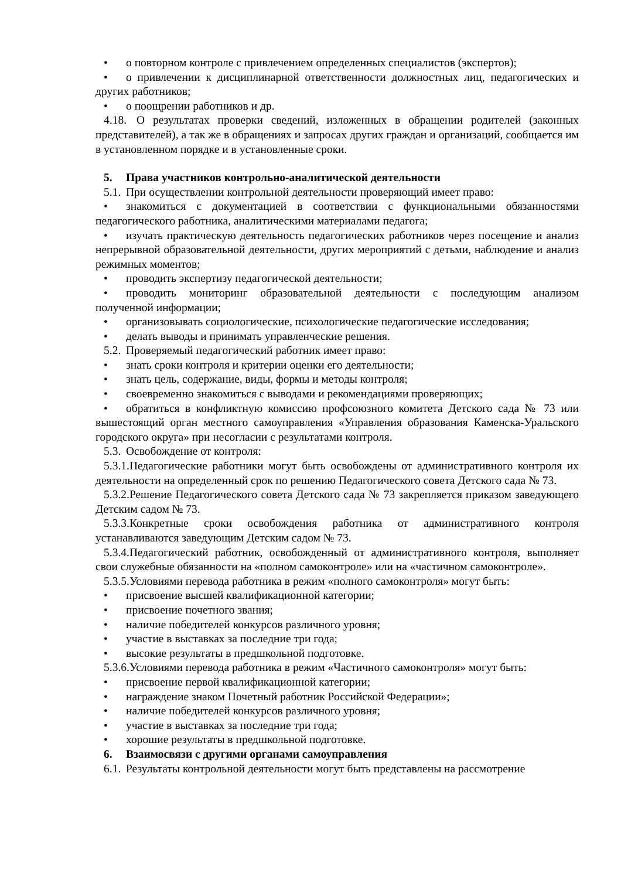• о повторном контроле с привлечением определенных специалистов (экспертов);
• о привлечении к дисциплинарной ответственности должностных лиц, педагогических и других работников;
• о поощрении работников и др.
4.18. О результатах проверки сведений, изложенных в обращении родителей (законных представителей), а так же в обращениях и запросах других граждан и организаций, сообщается им в установленном порядке и в установленные сроки.
5. Права участников контрольно-аналитической деятельности
5.1. При осуществлении контрольной деятельности проверяющий имеет право:
• знакомиться с документацией в соответствии с функциональными обязанностями педагогического работника, аналитическими материалами педагога;
• изучать практическую деятельность педагогических работников через посещение и анализ непрерывной образовательной деятельности, других мероприятий с детьми, наблюдение и анализ режимных моментов;
• проводить экспертизу педагогической деятельности;
• проводить мониторинг образовательной деятельности с последующим анализом полученной информации;
• организовывать социологические, психологические педагогические исследования;
• делать выводы и принимать управленческие решения.
5.2. Проверяемый педагогический работник имеет право:
• знать сроки контроля и критерии оценки его деятельности;
• знать цель, содержание, виды, формы и методы контроля;
• своевременно знакомиться с выводами и рекомендациями проверяющих;
• обратиться в конфликтную комиссию профсоюзного комитета Детского сада № 73 или вышестоящий орган местного самоуправления «Управления образования Каменска-Уральского городского округа» при несогласии с результатами контроля.
5.3. Освобождение от контроля:
5.3.1. Педагогические работники могут быть освобождены от административного контроля их деятельности на определенный срок по решению Педагогического совета Детского сада № 73.
5.3.2. Решение Педагогического совета Детского сада № 73 закрепляется приказом заведующего Детским садом № 73.
5.3.3. Конкретные сроки освобождения работника от административного контроля устанавливаются заведующим Детским садом № 73.
5.3.4. Педагогический работник, освобожденный от административного контроля, выполняет свои служебные обязанности на «полном самоконтроле» или на «частичном самоконтроле».
5.3.5. Условиями перевода работника в режим «полного самоконтроля» могут быть:
• присвоение высшей квалификационной категории;
• присвоение почетного звания;
• наличие победителей конкурсов различного уровня;
• участие в выставках за последние три года;
• высокие результаты в предшкольной подготовке.
5.3.6. Условиями перевода работника в режим «Частичного самоконтроля» могут быть:
• присвоение первой квалификационной категории;
• награждение знаком Почетный работник Российской Федерации»;
• наличие победителей конкурсов различного уровня;
• участие в выставках за последние три года;
• хорошие результаты в предшкольной подготовке.
6. Взаимосвязи с другими органами самоуправления
6.1. Результаты контрольной деятельности могут быть представлены на рассмотрение